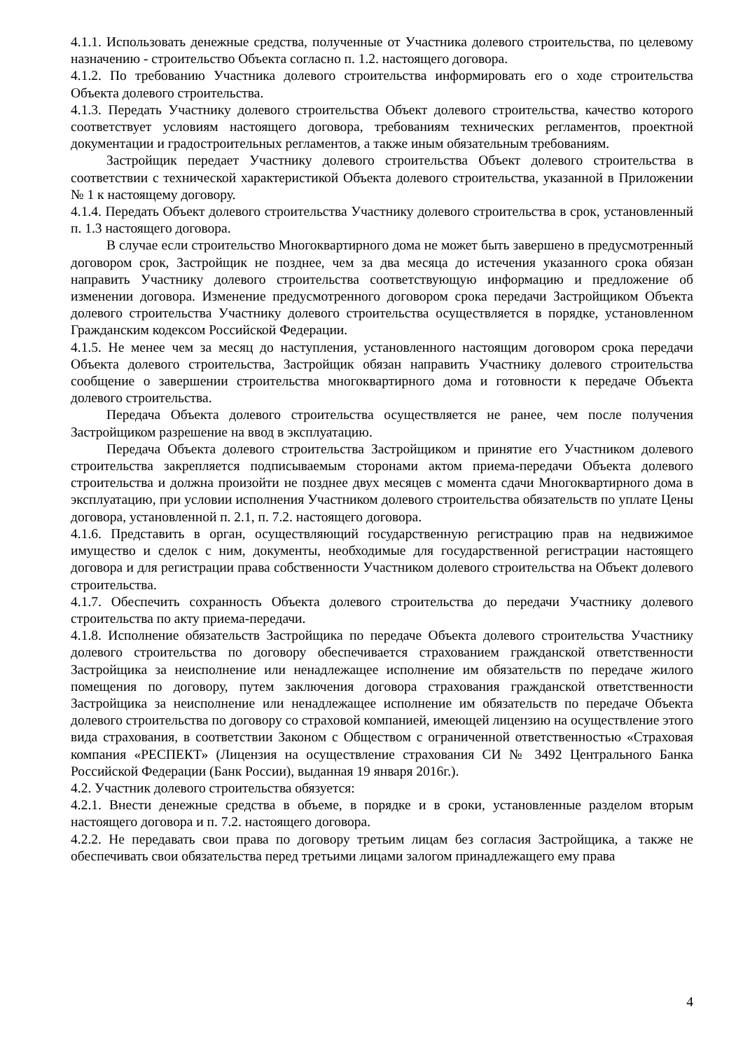4.1.1. Использовать денежные средства, полученные от Участника долевого строительства, по целевому назначению - строительство Объекта согласно п. 1.2. настоящего договора.
4.1.2. По требованию Участника долевого строительства информировать его о ходе строительства Объекта долевого строительства.
4.1.3. Передать Участнику долевого строительства Объект долевого строительства, качество которого соответствует условиям настоящего договора, требованиям технических регламентов, проектной документации и градостроительных регламентов, а также иным обязательным требованиям.
Застройщик передает Участнику долевого строительства Объект долевого строительства в соответствии с технической характеристикой Объекта долевого строительства, указанной в Приложении № 1 к настоящему договору.
4.1.4. Передать Объект долевого строительства Участнику долевого строительства в срок, установленный п. 1.3 настоящего договора.
В случае если строительство Многоквартирного дома не может быть завершено в предусмотренный договором срок, Застройщик не позднее, чем за два месяца до истечения указанного срока обязан направить Участнику долевого строительства соответствующую информацию и предложение об изменении договора. Изменение предусмотренного договором срока передачи Застройщиком Объекта долевого строительства Участнику долевого строительства осуществляется в порядке, установленном Гражданским кодексом Российской Федерации.
4.1.5. Не менее чем за месяц до наступления, установленного настоящим договором срока передачи Объекта долевого строительства, Застройщик обязан направить Участнику долевого строительства сообщение о завершении строительства многоквартирного дома и готовности к передаче Объекта долевого строительства.
Передача Объекта долевого строительства осуществляется не ранее, чем после получения Застройщиком разрешение на ввод в эксплуатацию.
Передача Объекта долевого строительства Застройщиком и принятие его Участником долевого строительства закрепляется подписываемым сторонами актом приема-передачи Объекта долевого строительства и должна произойти не позднее двух месяцев с момента сдачи Многоквартирного дома в эксплуатацию, при условии исполнения Участником долевого строительства обязательств по уплате Цены договора, установленной п. 2.1, п. 7.2. настоящего договора.
4.1.6. Представить в орган, осуществляющий государственную регистрацию прав на недвижимое имущество и сделок с ним, документы, необходимые для государственной регистрации настоящего договора и для регистрации права собственности Участником долевого строительства на Объект долевого строительства.
4.1.7. Обеспечить сохранность Объекта долевого строительства до передачи Участнику долевого строительства по акту приема-передачи.
4.1.8. Исполнение обязательств Застройщика по передаче Объекта долевого строительства Участнику долевого строительства по договору обеспечивается страхованием гражданской ответственности Застройщика за неисполнение или ненадлежащее исполнение им обязательств по передаче жилого помещения по договору, путем заключения договора страхования гражданской ответственности Застройщика за неисполнение или ненадлежащее исполнение им обязательств по передаче Объекта долевого строительства по договору со страховой компанией, имеющей лицензию на осуществление этого вида страхования, в соответствии Законом с Обществом с ограниченной ответственностью «Страховая компания «РЕСПЕКТ» (Лицензия на осуществление страхования СИ № 3492 Центрального Банка Российской Федерации (Банк России), выданная 19 января 2016г.).
4.2. Участник долевого строительства обязуется:
4.2.1. Внести денежные средства в объеме, в порядке и в сроки, установленные разделом вторым настоящего договора и п. 7.2. настоящего договора.
4.2.2. Не передавать свои права по договору третьим лицам без согласия Застройщика, а также не обеспечивать свои обязательства перед третьими лицами залогом принадлежащего ему права
4